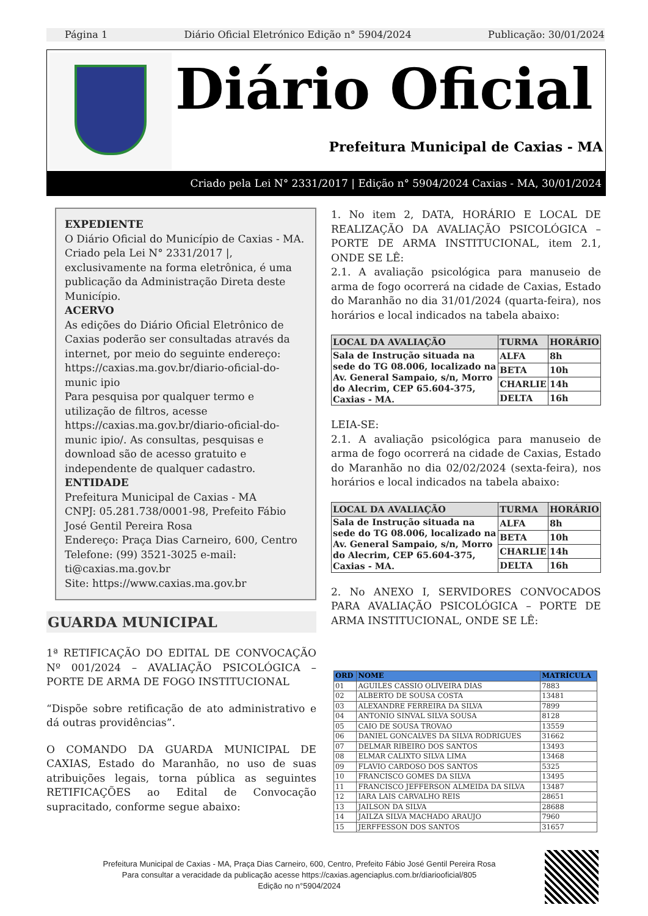Página 1 Diário Oficial Eletrónico Edição n° 5904/2024 Publicação: 30/01/2024
Diário Oficial
Prefeitura Municipal de Caxias - MA
Criado pela Lei N° 2331/2017 | Edição n° 5904/2024 Caxias - MA, 30/01/2024
EXPEDIENTE
O Diário Oficial do Município de Caxias - MA. Criado pela Lei N° 2331/2017 |, exclusivamente na forma eletrônica, é uma publicação da Administração Direta deste Município.
ACERVO
As edições do Diário Oficial Eletrônico de Caxias poderão ser consultadas através da internet, por meio do seguinte endereço: https://caxias.ma.gov.br/diario-oficial-do-munic ipio
Para pesquisa por qualquer termo e utilização de filtros, acesse https://caxias.ma.gov.br/diario-oficial-do-munic ipio/. As consultas, pesquisas e download são de acesso gratuito e independente de qualquer cadastro.
ENTIDADE
Prefeitura Municipal de Caxias - MA
CNPJ: 05.281.738/0001-98, Prefeito Fábio José Gentil Pereira Rosa
Endereço: Praça Dias Carneiro, 600, Centro
Telefone: (99) 3521-3025 e-mail: ti@caxias.ma.gov.br
Site: https://www.caxias.ma.gov.br
GUARDA MUNICIPAL
1ª RETIFICAÇÃO DO EDITAL DE CONVOCAÇÃO Nº 001/2024 – AVALIAÇÃO PSICOLÓGICA – PORTE DE ARMA DE FOGO INSTITUCIONAL
“Dispõe sobre retificação de ato administrativo e dá outras providências”.
O COMANDO DA GUARDA MUNICIPAL DE CAXIAS, Estado do Maranhão, no uso de suas atribuições legais, torna pública as seguintes RETIFICAÇÕES ao Edital de Convocação supracitado, conforme segue abaixo:
1. No item 2, DATA, HORÁRIO E LOCAL DE REALIZAÇÃO DA AVALIAÇÃO PSICOLÓGICA – PORTE DE ARMA INSTITUCIONAL, item 2.1, ONDE SE LÊ:
2.1. A avaliação psicológica para manuseio de arma de fogo ocorrerá na cidade de Caxias, Estado do Maranhão no dia 31/01/2024 (quarta-feira), nos horários e local indicados na tabela abaixo:
| LOCAL DA AVALIAÇÃO | TURMA | HORÁRIO |
| --- | --- | --- |
| Sala de Instrução situada na sede do TG 08.006, localizado na Av. General Sampaio, s/n, Morro do Alecrim, CEP 65.604-375, Caxias - MA. | ALFA | 8h |
| | BETA | 10h |
| | CHARLIE | 14h |
| | DELTA | 16h |
LEIA-SE:
2.1. A avaliação psicológica para manuseio de arma de fogo ocorrerá na cidade de Caxias, Estado do Maranhão no dia 02/02/2024 (sexta-feira), nos horários e local indicados na tabela abaixo:
| LOCAL DA AVALIAÇÃO | TURMA | HORÁRIO |
| --- | --- | --- |
| Sala de Instrução situada na sede do TG 08.006, localizado na Av. General Sampaio, s/n, Morro do Alecrim, CEP 65.604-375, Caxias - MA. | ALFA | 8h |
| | BETA | 10h |
| | CHARLIE | 14h |
| | DELTA | 16h |
2. No ANEXO I, SERVIDORES CONVOCADOS PARA AVALIAÇÃO PSICOLÓGICA – PORTE DE ARMA INSTITUCIONAL, ONDE SE LÊ:
| ORD | NOME | MATRÍCULA |
| --- | --- | --- |
| 01 | AGUILES CASSIO OLIVEIRA DIAS | 7883 |
| 02 | ALBERTO DE SOUSA COSTA | 13481 |
| 03 | ALEXANDRE FERREIRA DA SILVA | 7899 |
| 04 | ANTONIO SINVAL SILVA SOUSA | 8128 |
| 05 | CAIO DE SOUSA TROVAO | 13559 |
| 06 | DANIEL GONCALVES DA SILVA RODRIGUES | 31662 |
| 07 | DELMAR RIBEIRO DOS SANTOS | 13493 |
| 08 | ELMAR CALIXTO SILVA LIMA | 13468 |
| 09 | FLAVIO CARDOSO DOS SANTOS | 5325 |
| 10 | FRANCISCO GOMES DA SILVA | 13495 |
| 11 | FRANCISCO JEFFERSON ALMEIDA DA SILVA | 13487 |
| 12 | IARA LAIS CARVALHO REIS | 28651 |
| 13 | JAILSON DA SILVA | 28688 |
| 14 | JAILZA SILVA MACHADO ARAUJO | 7960 |
| 15 | JERFFESSON DOS SANTOS | 31657 |
Prefeitura Municipal de Caxias - MA, Praça Dias Carneiro, 600, Centro, Prefeito Fábio José Gentil Pereira Rosa
Para consultar a veracidade da publicação acesse https://caxias.agenciaplus.com.br/diariooficial/805
Edição no n°5904/2024